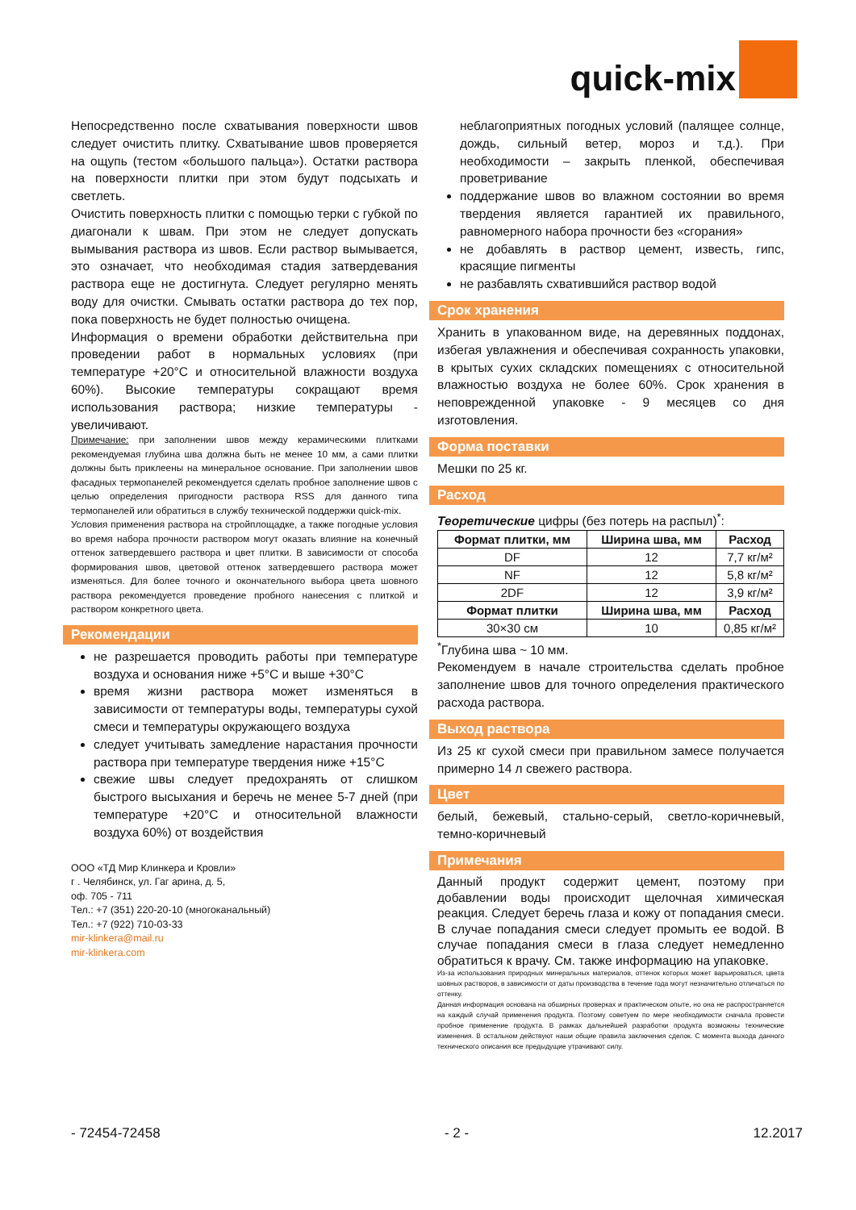quick-mix
Непосредственно после схватывания поверхности швов следует очистить плитку. Схватывание швов проверяется на ощупь (тестом «большого пальца»). Остатки раствора на поверхности плитки при этом будут подсыхать и светлеть.
Очистить поверхность плитки с помощью терки с губкой по диагонали к швам. При этом не следует допускать вымывания раствора из швов. Если раствор вымывается, это означает, что необходимая стадия затвердевания раствора еще не достигнута. Следует регулярно менять воду для очистки. Смывать остатки раствора до тех пор, пока поверхность не будет полностью очищена.
Информация о времени обработки действительна при проведении работ в нормальных условиях (при температуре +20°C и относительной влажности воздуха 60%). Высокие температуры сокращают время использования раствора; низкие температуры - увеличивают.
Примечание: при заполнении швов между керамическими плитками рекомендуемая глубина шва должна быть не менее 10 мм, а сами плитки должны быть приклеены на минеральное основание. При заполнении швов фасадных термопанелей рекомендуется сделать пробное заполнение швов с целью определения пригодности раствора RSS для данного типа термопанелей или обратиться в службу технической поддержки quick-mix.
Условия применения раствора на стройплощадке, а также погодные условия во время набора прочности раствором могут оказать влияние на конечный оттенок затвердевшего раствора и цвет плитки. В зависимости от способа формирования швов, цветовой оттенок затвердевшего раствора может изменяться. Для более точного и окончательного выбора цвета шовного раствора рекомендуется проведение пробного нанесения с плиткой и раствором конкретного цвета.
Рекомендации
не разрешается проводить работы при температуре воздуха и основания ниже +5°C и выше +30°C
время жизни раствора может изменяться в зависимости от температуры воды, температуры сухой смеси и температуры окружающего воздуха
следует учитывать замедление нарастания прочности раствора при температуре твердения ниже +15°C
свежие швы следует предохранять от слишком быстрого высыхания и беречь не менее 5-7 дней (при температуре +20°C и относительной влажности воздуха 60%) от воздействия
ООО «ТД Мир Клинкера и Кровли»
г . Челябинск, ул. Гаг арина, д. 5,
оф. 705 - 711
Тел.: +7 (351) 220-20-10 (многоканальный)
Тел.: +7 (922) 710-03-33
mir-klinkera@mail.ru
mir-klinkera.com
неблагоприятных погодных условий (палящее солнце, дождь, сильный ветер, мороз и т.д.). При необходимости – закрыть пленкой, обеспечивая проветривание
поддержание швов во влажном состоянии во время твердения является гарантией их правильного, равномерного набора прочности без «сгорания»
не добавлять в раствор цемент, известь, гипс, красящие пигменты
не разбавлять схватившийся раствор водой
Срок хранения
Хранить в упакованном виде, на деревянных поддонах, избегая увлажнения и обеспечивая сохранность упаковки, в крытых сухих складских помещениях с относительной влажностью воздуха не более 60%. Срок хранения в неповрежденной упаковке - 9 месяцев со дня изготовления.
Форма поставки
Мешки по 25 кг.
Расход
Теоретические цифры (без потерь на распыл)<sup>*</sup>:
| Формат плитки, мм | Ширина шва, мм | Расход |
| --- | --- | --- |
| DF | 12 | 7,7 кг/м² |
| NF | 12 | 5,8 кг/м² |
| 2DF | 12 | 3,9 кг/м² |
| Формат плитки | Ширина шва, мм | Расход |
| 30×30 см | 10 | 0,85 кг/м² |
<sup>*</sup> Глубина шва ~ 10 мм.
Рекомендуем в начале строительства сделать пробное заполнение швов для точного определения практического расхода раствора.
Выход раствора
Из 25 кг сухой смеси при правильном замесе получается примерно 14 л свежего раствора.
Цвет
белый, бежевый, стально-серый, светло-коричневый, темно-коричневый
Примечания
Данный продукт содержит цемент, поэтому при добавлении воды происходит щелочная химическая реакция. Следует беречь глаза и кожу от попадания смеси. В случае попадания смеси следует промыть ее водой. В случае попадания смеси в глаза следует немедленно обратиться к врачу. См. также информацию на упаковке.
Из-за использования природных минеральных материалов, оттенок которых может варьироваться, цвета шовных растворов, в зависимости от даты производства в течение года могут незначительно отличаться по оттенку.
Данная информация основана на обширных проверках и практическом опыте, но она не распространяется на каждый случай применения продукта. Поэтому советуем по мере необходимости сначала провести пробное применение продукта. В рамках дальнейшей разработки продукта возможны технические изменения. В остальном действуют наши общие правила заключения сделок. С момента выхода данного технического описания все предыдущие утрачивают силу.
- 72454-72458 - 2 - 12.2017